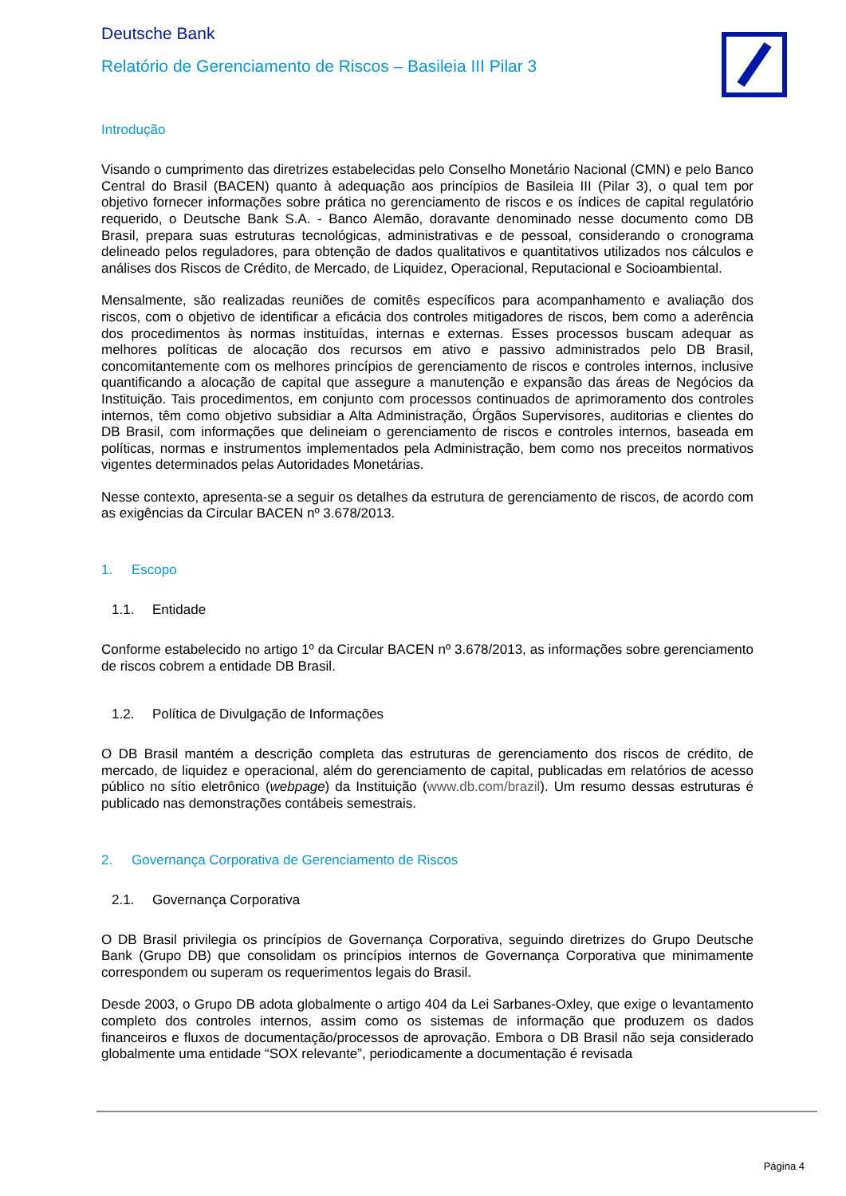Deutsche Bank
Relatório de Gerenciamento de Riscos – Basileia III Pilar 3
Introdução
Visando o cumprimento das diretrizes estabelecidas pelo Conselho Monetário Nacional (CMN) e pelo Banco Central do Brasil (BACEN) quanto à adequação aos princípios de Basileia III (Pilar 3), o qual tem por objetivo fornecer informações sobre prática no gerenciamento de riscos e os índices de capital regulatório requerido, o Deutsche Bank S.A. - Banco Alemão, doravante denominado nesse documento como DB Brasil, prepara suas estruturas tecnológicas, administrativas e de pessoal, considerando o cronograma delineado pelos reguladores, para obtenção de dados qualitativos e quantitativos utilizados nos cálculos e análises dos Riscos de Crédito, de Mercado, de Liquidez, Operacional, Reputacional e Socioambiental.
Mensalmente, são realizadas reuniões de comitês específicos para acompanhamento e avaliação dos riscos, com o objetivo de identificar a eficácia dos controles mitigadores de riscos, bem como a aderência dos procedimentos às normas instituídas, internas e externas. Esses processos buscam adequar as melhores políticas de alocação dos recursos em ativo e passivo administrados pelo DB Brasil, concomitantemente com os melhores princípios de gerenciamento de riscos e controles internos, inclusive quantificando a alocação de capital que assegure a manutenção e expansão das áreas de Negócios da Instituição. Tais procedimentos, em conjunto com processos continuados de aprimoramento dos controles internos, têm como objetivo subsidiar a Alta Administração, Órgãos Supervisores, auditorias e clientes do DB Brasil, com informações que delineiam o gerenciamento de riscos e controles internos, baseada em políticas, normas e instrumentos implementados pela Administração, bem como nos preceitos normativos vigentes determinados pelas Autoridades Monetárias.
Nesse contexto, apresenta-se a seguir os detalhes da estrutura de gerenciamento de riscos, de acordo com as exigências da Circular BACEN nº 3.678/2013.
1. Escopo
1.1. Entidade
Conforme estabelecido no artigo 1º da Circular BACEN nº 3.678/2013, as informações sobre gerenciamento de riscos cobrem a entidade DB Brasil.
1.2. Política de Divulgação de Informações
O DB Brasil mantém a descrição completa das estruturas de gerenciamento dos riscos de crédito, de mercado, de liquidez e operacional, além do gerenciamento de capital, publicadas em relatórios de acesso público no sítio eletrônico (webpage) da Instituição (www.db.com/brazil). Um resumo dessas estruturas é publicado nas demonstrações contábeis semestrais.
2. Governança Corporativa de Gerenciamento de Riscos
2.1. Governança Corporativa
O DB Brasil privilegia os princípios de Governança Corporativa, seguindo diretrizes do Grupo Deutsche Bank (Grupo DB) que consolidam os princípios internos de Governança Corporativa que minimamente correspondem ou superam os requerimentos legais do Brasil.
Desde 2003, o Grupo DB adota globalmente o artigo 404 da Lei Sarbanes-Oxley, que exige o levantamento completo dos controles internos, assim como os sistemas de informação que produzem os dados financeiros e fluxos de documentação/processos de aprovação. Embora o DB Brasil não seja considerado globalmente uma entidade “SOX relevante”, periodicamente a documentação é revisada
Página 4